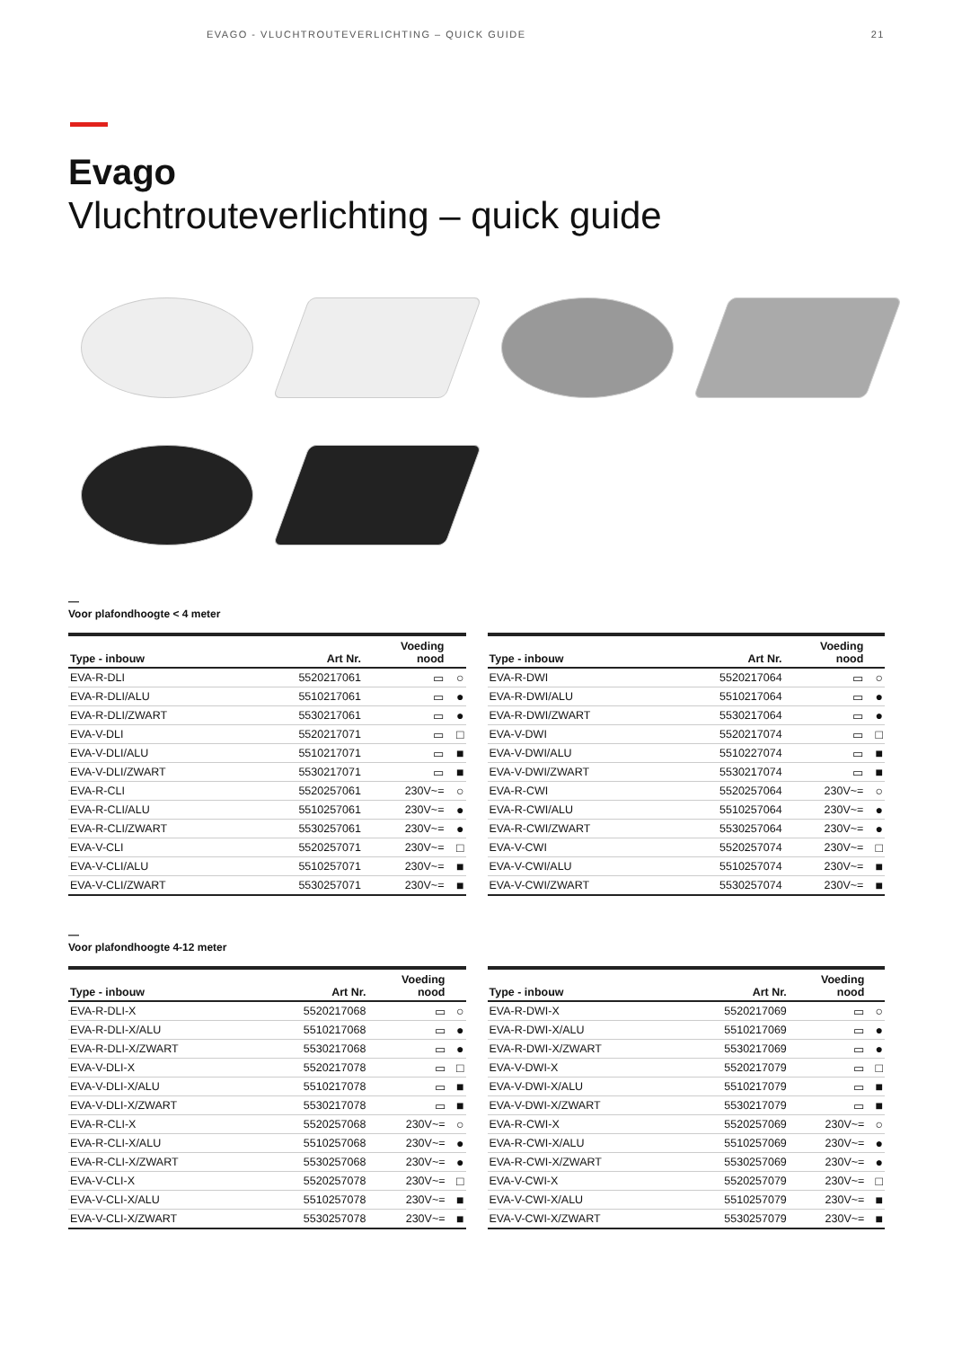EVAGO - VLUCHTROUTEVERLICHTING – QUICK GUIDE 21
Evago
Vluchtrouteverlichting – quick guide
—
Voor plafondhoogte < 4 meter
| Type - inbouw | Art Nr. | Voeding nood | |
| --- | --- | --- | --- |
| EVA-R-DLI | 5520217061 | ▭ | ○ |
| EVA-R-DLI/ALU | 5510217061 | ▭ | ● |
| EVA-R-DLI/ZWART | 5530217061 | ▭ | ● |
| EVA-V-DLI | 5520217071 | ▭ | □ |
| EVA-V-DLI/ALU | 5510217071 | ▭ | ■ |
| EVA-V-DLI/ZWART | 5530217071 | ▭ | ■ |
| EVA-R-CLI | 5520257061 | 230V~= | ○ |
| EVA-R-CLI/ALU | 5510257061 | 230V~= | ● |
| EVA-R-CLI/ZWART | 5530257061 | 230V~= | ● |
| EVA-V-CLI | 5520257071 | 230V~= | □ |
| EVA-V-CLI/ALU | 5510257071 | 230V~= | ■ |
| EVA-V-CLI/ZWART | 5530257071 | 230V~= | ■ |
| Type - inbouw | Art Nr. | Voeding nood | |
| --- | --- | --- | --- |
| EVA-R-DWI | 5520217064 | ▭ | ○ |
| EVA-R-DWI/ALU | 5510217064 | ▭ | ● |
| EVA-R-DWI/ZWART | 5530217064 | ▭ | ● |
| EVA-V-DWI | 5520217074 | ▭ | □ |
| EVA-V-DWI/ALU | 5510227074 | ▭ | ■ |
| EVA-V-DWI/ZWART | 5530217074 | ▭ | ■ |
| EVA-R-CWI | 5520257064 | 230V~= | ○ |
| EVA-R-CWI/ALU | 5510257064 | 230V~= | ● |
| EVA-R-CWI/ZWART | 5530257064 | 230V~= | ● |
| EVA-V-CWI | 5520257074 | 230V~= | □ |
| EVA-V-CWI/ALU | 5510257074 | 230V~= | ■ |
| EVA-V-CWI/ZWART | 5530257074 | 230V~= | ■ |
—
Voor plafondhoogte 4-12 meter
| Type - inbouw | Art Nr. | Voeding nood | |
| --- | --- | --- | --- |
| EVA-R-DLI-X | 5520217068 | ▭ | ○ |
| EVA-R-DLI-X/ALU | 5510217068 | ▭ | ● |
| EVA-R-DLI-X/ZWART | 5530217068 | ▭ | ● |
| EVA-V-DLI-X | 5520217078 | ▭ | □ |
| EVA-V-DLI-X/ALU | 5510217078 | ▭ | ■ |
| EVA-V-DLI-X/ZWART | 5530217078 | ▭ | ■ |
| EVA-R-CLI-X | 5520257068 | 230V~= | ○ |
| EVA-R-CLI-X/ALU | 5510257068 | 230V~= | ● |
| EVA-R-CLI-X/ZWART | 5530257068 | 230V~= | ● |
| EVA-V-CLI-X | 5520257078 | 230V~= | □ |
| EVA-V-CLI-X/ALU | 5510257078 | 230V~= | ■ |
| EVA-V-CLI-X/ZWART | 5530257078 | 230V~= | ■ |
| Type - inbouw | Art Nr. | Voeding nood | |
| --- | --- | --- | --- |
| EVA-R-DWI-X | 5520217069 | ▭ | ○ |
| EVA-R-DWI-X/ALU | 5510217069 | ▭ | ● |
| EVA-R-DWI-X/ZWART | 5530217069 | ▭ | ● |
| EVA-V-DWI-X | 5520217079 | ▭ | □ |
| EVA-V-DWI-X/ALU | 5510217079 | ▭ | ■ |
| EVA-V-DWI-X/ZWART | 5530217079 | ▭ | ■ |
| EVA-R-CWI-X | 5520257069 | 230V~= | ○ |
| EVA-R-CWI-X/ALU | 5510257069 | 230V~= | ● |
| EVA-R-CWI-X/ZWART | 5530257069 | 230V~= | ● |
| EVA-V-CWI-X | 5520257079 | 230V~= | □ |
| EVA-V-CWI-X/ALU | 5510257079 | 230V~= | ■ |
| EVA-V-CWI-X/ZWART | 5530257079 | 230V~= | ■ |